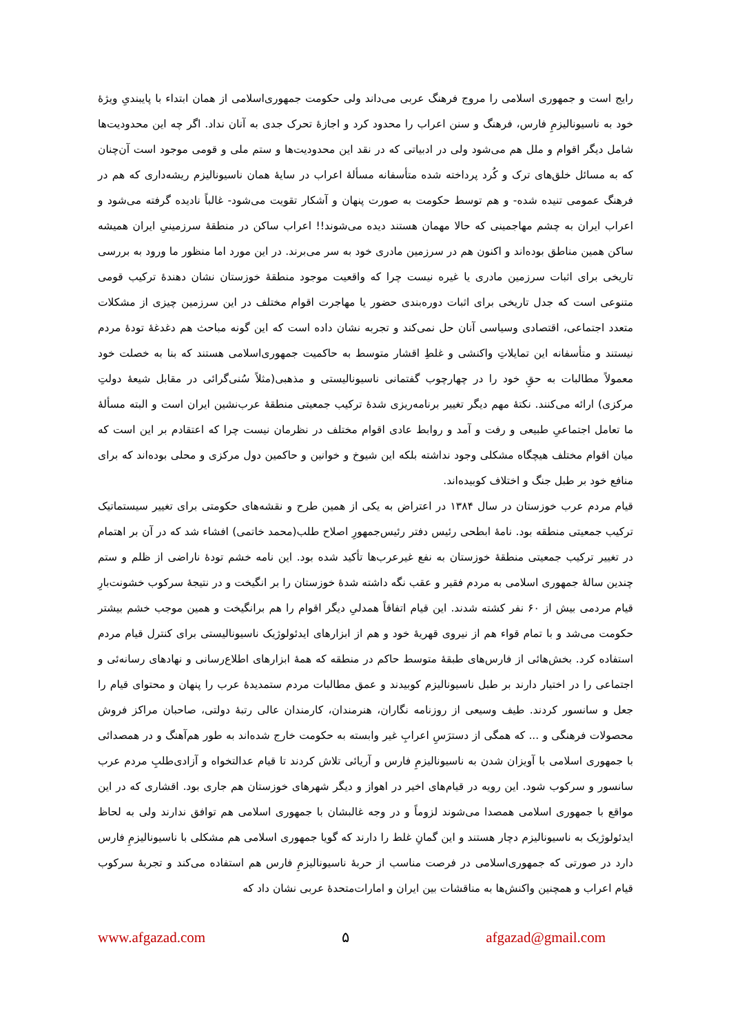رایج است و جمهوری اسلامی را مروج فرهنگ عربی می‌داند ولی حکومت جمهوری‌اسلامی از همان ابتداء با پایبندیِ ویژهٔ خود به ناسیونالیزمِ فارس، فرهنگ و سنن اعراب را محدود کرد و اجازهٔ تحرک جدی به آنان نداد. اگر چه این محدودیت‌ها شامل دیگر اقوام و ملل هم می‌شود ولی در ادبیاتی که در نقد این محدودیت‌ها و ستم ملی و قومی موجود است آن‌چنان که به مسائل خلق‌های ترک و کُرد پرداخته شده متأسفانه مسألهٔ اعراب در سایهٔ همان ناسیونالیزم ریشه‌داری که هم در فرهنگ عمومی تنیده شده- و هم توسط حکومت به صورت پنهان و آشکار تقویت می‌شود- غالباً نادیده گرفته می‌شود و اعراب ایران به چشم مهاجمینی که حالا مهمان هستند دیده می‌شوند!! اعراب ساکن در منطقهٔ سرزمینیِ ایران همیشه ساکن همین مناطق بوده‌اند و اکنون هم در سرزمین مادری خود به سر می‌برند. در این مورد اما منظور ما ورود به بررسی تاریخی برای اثبات سرزمین مادری یا غیره نیست چرا که واقعیت موجود منطقهٔ خوزستان نشان دهندهٔ ترکیب قومی متنوعی است که جدل تاریخی برای اثبات دوره‌بندی حضور یا مهاجرت اقوام مختلف در این سرزمین چیزی از مشکلات متعدد اجتماعی، اقتصادی وسیاسی آنان حل نمی‌کند و تجربه نشان داده است که این گونه مباحث هم دغدغهٔ تودهٔ مردم نیستند و متأسفانه این تمایلاتِ واکنشی و غلطِ اقشار متوسط به حاکمیت جمهوری‌اسلامی هستند که بنا به خصلت خود معمولاً مطالبات به حقِ خود را در چهارچوب گفتمانی ناسیونالیستی و مذهبی(مثلاً سُنی‌گرائی در مقابل شیعهٔ دولتِ مرکزی) ارائه می‌کنند. نکتهٔ مهم دیگر تغییر برنامه‌ریزی شدهٔ ترکیب جمعیتی منطقهٔ عرب‌نشین ایران است و البته مسألهٔ ما تعامل اجتماعیِ طبیعی و رفت و آمد و روابط عادی اقوام مختلف در نظرمان نیست چرا که اعتقادم بر این است که میان اقوام مختلف هیچگاه مشکلی وجود نداشته بلکه این شیوخ و خوانین و حاکمین دول مرکزی و محلی بوده‌اند که برای منافع خود بر طبل جنگ و اختلاف کوبیده‌اند.
قیام مردم عرب خوزستان در سال ۱۳۸۴ در اعتراض به یکی از همین طرح و نقشه‌های حکومتی برای تغییر سیستماتیک ترکیب جمعیتی منطقه بود. نامهٔ ابطحی رئیس دفتر رئیس‌جمهورِ اصلاح طلب(محمد خاتمی) افشاء شد که در آن بر اهتمام در تغییر ترکیب جمعیتی منطقهٔ خوزستان به نفع غیرعرب‌ها تأکید شده بود. این نامه خشم تودهٔ ناراضی از ظلم و ستم چندین سالهٔ جمهوری اسلامی به مردم فقیر و عقب نگه داشته شدهٔ خوزستان را بر انگیخت و در نتیجهٔ سرکوب خشونت‌بارِ قیام مردمی بیش از ۶۰ نفر کشته شدند. این قیام اتفاقاً همدلیِ دیگر اقوام را هم برانگیخت و همین موجب خشم بیشتر حکومت می‌شد و با تمام قواء هم از نیروی قهریهٔ خود و هم از ابزارهای ایدئولوژیک ناسیونالیستی برای کنترل قیام مردم استفاده کرد. بخش‌هائی از فارس‌های طبقهٔ متوسط حاکم در منطقه که همهٔ ابزارهای اطلاع‌رسانی و نهادهای رسانه‌ئی و اجتماعی را در اختیار دارند بر طبل ناسیونالیزم کوبیدند و عمق مطالبات مردم ستمدیدهٔ عرب را پنهان و محتوای قیام را جعل و سانسور کردند. طیف وسیعی از روزنامه نگاران، هنرمندان، کارمندان عالی رتبهٔ دولتی، صاحبان مراکز فروش محصولات فرهنگی و ... که همگی از دسترَسِ اعرابِ غیر وابسته به حکومت خارج شده‌اند به طور هم‌آهنگ و در همصدائی با جمهوری اسلامی با آویزان شدن به ناسیونالیزمِ فارس و آریائی تلاش کردند تا قیام عدالتخواه و آزادی‌طلبِ مردم عرب سانسور و سرکوب شود. این رویه در قیام‌های اخیر در اهواز و دیگر شهرهای خوزستان هم جاری بود. اقشاری که در این مواقع با جمهوری اسلامی همصدا می‌شوند لزوماً و در وجه غالبشان با جمهوری اسلامی هم توافق ندارند ولی به لحاظ ایدئولوژیک به ناسیونالیزم دچار هستند و این گمانِ غلط را دارند که گویا جمهوری اسلامی هم مشکلی با ناسیونالیزمِ فارس دارد در صورتی که جمهوری‌اسلامی در فرصت مناسب از حربهٔ ناسیونالیزمِ فارس هم استفاده می‌کند و تجربهٔ سرکوب قیام اعراب و همچنین واکنش‌ها به مناقشات بین ایران و امارات‌متحدهٔ عربی نشان داد که
www.afgazad.com ۵ afgazad@gmail.com